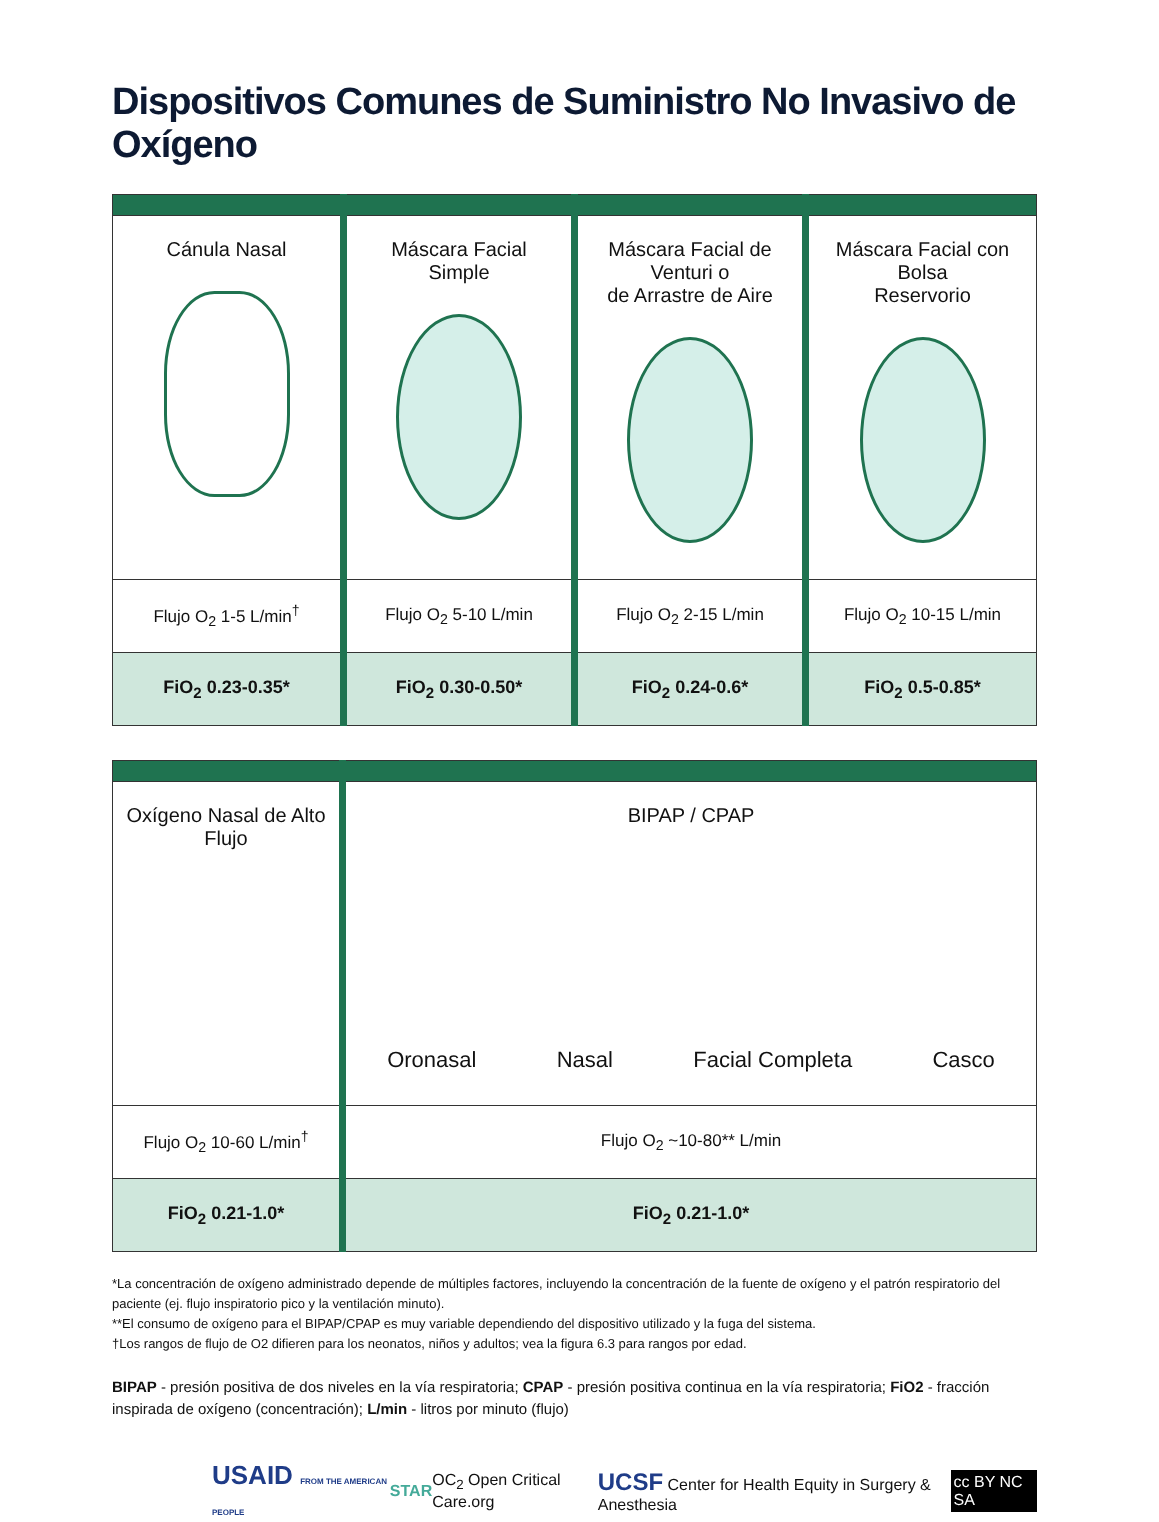Dispositivos Comunes de Suministro No Invasivo de Oxígeno
| Cánula Nasal | Máscara Facial Simple | Máscara Facial de Venturi o de Arrastre de Aire | Máscara Facial con Bolsa Reservorio |
| Flujo O<sub>2</sub> 1-5 L/min<sup>†</sup> | Flujo O<sub>2</sub> 5-10 L/min | Flujo O<sub>2</sub> 2-15 L/min | Flujo O<sub>2</sub> 10-15 L/min |
| FiO<sub>2</sub> 0.23-0.35* | FiO<sub>2</sub> 0.30-0.50* | FiO<sub>2</sub> 0.24-0.6* | FiO<sub>2</sub> 0.5-0.85* |
| Oxígeno Nasal de Alto Flujo | BIPAP / CPAP Oronasal Nasal Facial Completa Casco |
| Flujo O<sub>2</sub> 10-60 L/min<sup>†</sup> | Flujo O<sub>2</sub> ~10-80** L/min |
| FiO<sub>2</sub> 0.21-1.0* | FiO<sub>2</sub> 0.21-1.0* |
*La concentración de oxígeno administrado depende de múltiples factores, incluyendo la concentración de la fuente de oxígeno y el patrón respiratorio del paciente (ej. flujo inspiratorio pico y la ventilación minuto).
**El consumo de oxígeno para el BIPAP/CPAP es muy variable dependiendo del dispositivo utilizado y la fuga del sistema.
†Los rangos de flujo de O2 difieren para los neonatos, niños y adultos; vea la figura 6.3 para rangos por edad.
BIPAP - presión positiva de dos niveles en la vía respiratoria; CPAP - presión positiva continua en la vía respiratoria; FiO2 - fracción inspirada de oxígeno (concentración); L/min - litros por minuto (flujo)
USAID FROM THE AMERICAN PEOPLE STAR OC<sub>2</sub> Open Critical Care.org UCSF Center for Health Equity in Surgery & Anesthesia cc BY NC SA